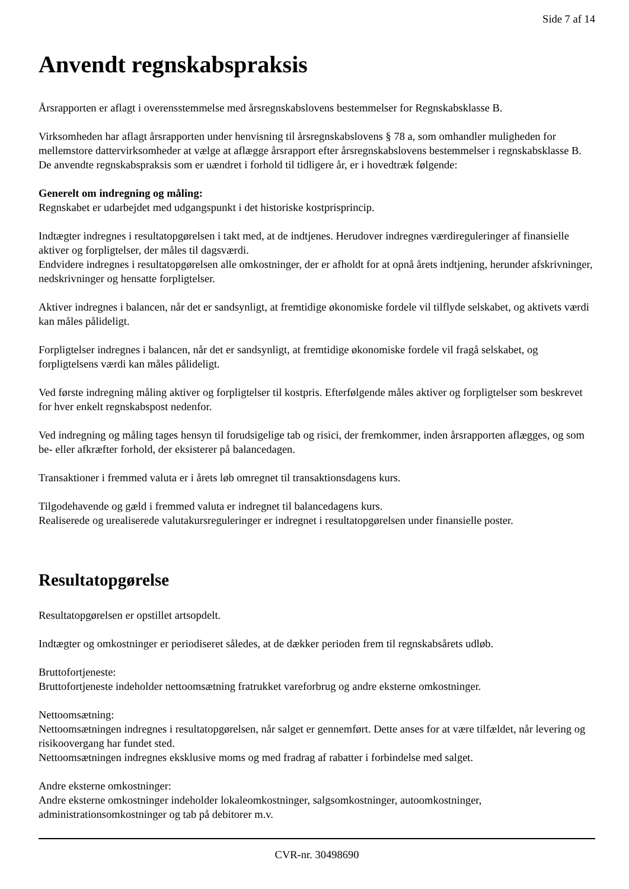Side 7 af 14
Anvendt regnskabspraksis
Årsrapporten er aflagt i overensstemmelse med årsregnskabslovens bestemmelser for Regnskabsklasse B.
Virksomheden har aflagt årsrapporten under henvisning til årsregnskabslovens § 78 a, som omhandler muligheden for mellemstore dattervirksomheder at vælge at aflægge årsrapport efter årsregnskabslovens bestemmelser i regnskabsklasse B.
De anvendte regnskabspraksis som er uændret i forhold til tidligere år, er i hovedtræk følgende:
Generelt om indregning og måling:
Regnskabet er udarbejdet med udgangspunkt i det historiske kostprisprincip.
Indtægter indregnes i resultatopgørelsen i takt med, at de indtjenes. Herudover indregnes værdireguleringer af finansielle aktiver og forpligtelser, der måles til dagsværdi.
Endvidere indregnes i resultatopgørelsen alle omkostninger, der er afholdt for at opnå årets indtjening, herunder afskrivninger, nedskrivninger og hensatte forpligtelser.
Aktiver indregnes i balancen, når det er sandsynligt, at fremtidige økonomiske fordele vil tilflyde selskabet, og aktivets værdi kan måles pålideligt.
Forpligtelser indregnes i balancen, når det er sandsynligt, at fremtidige økonomiske fordele vil fragå selskabet, og forpligtelsens værdi kan måles pålideligt.
Ved første indregning måling aktiver og forpligtelser til kostpris. Efterfølgende måles aktiver og forpligtelser som beskrevet for hver enkelt regnskabspost nedenfor.
Ved indregning og måling tages hensyn til forudsigelige tab og risici, der fremkommer, inden årsrapporten aflægges, og som be- eller afkræfter forhold, der eksisterer på balancedagen.
Transaktioner i fremmed valuta er i årets løb omregnet til transaktionsdagens kurs.
Tilgodehavende og gæld i fremmed valuta er indregnet til balancedagens kurs.
Realiserede og urealiserede valutakursreguleringer er indregnet i resultatopgørelsen under finansielle poster.
Resultatopgørelse
Resultatopgørelsen er opstillet artsopdelt.
Indtægter og omkostninger er periodiseret således, at de dækker perioden frem til regnskabsårets udløb.
Bruttofortjeneste:
Bruttofortjeneste indeholder nettoomsætning fratrukket vareforbrug og andre eksterne omkostninger.
Nettoomsætning:
Nettoomsætningen indregnes i resultatopgørelsen, når salget er gennemført. Dette anses for at være tilfældet, når levering og risikoovergang har fundet sted.
Nettoomsætningen indregnes eksklusive moms og med fradrag af rabatter i forbindelse med salget.
Andre eksterne omkostninger:
Andre eksterne omkostninger indeholder lokaleomkostninger, salgsomkostninger, autoomkostninger, administrationsomkostninger og tab på debitorer m.v.
CVR-nr. 30498690